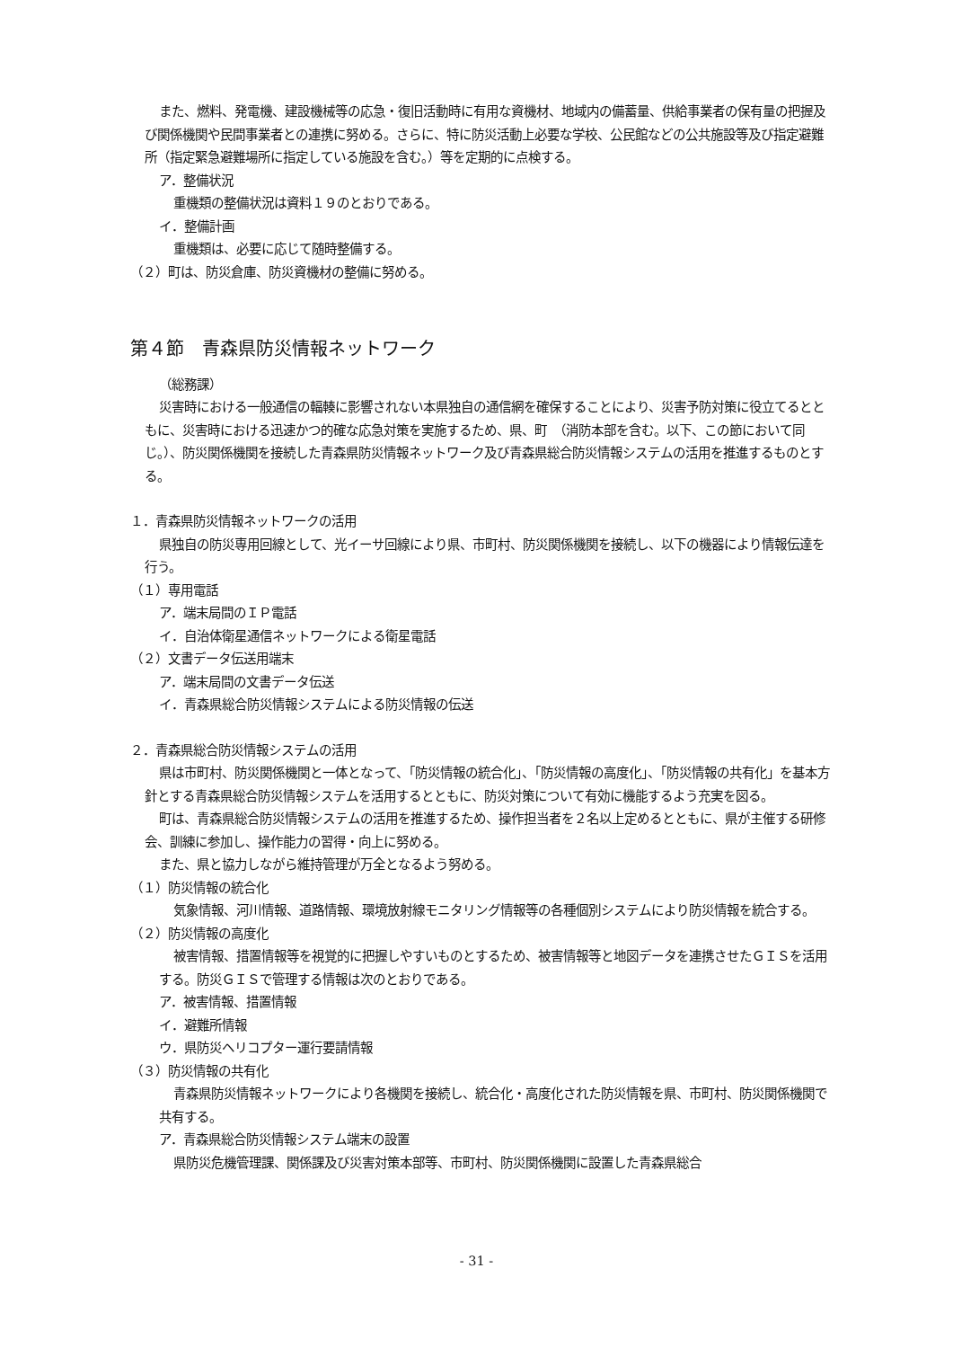また、燃料、発電機、建設機械等の応急・復旧活動時に有用な資機材、地域内の備蓄量、供給事業者の保有量の把握及び関係機関や民間事業者との連携に努める。さらに、特に防災活動上必要な学校、公民館などの公共施設等及び指定避難所（指定緊急避難場所に指定している施設を含む。）等を定期的に点検する。
ア．整備状況
重機類の整備状況は資料１９のとおりである。
イ．整備計画
重機類は、必要に応じて随時整備する。
（２）町は、防災倉庫、防災資機材の整備に努める。
第４節　青森県防災情報ネットワーク
（総務課）
災害時における一般通信の輻輳に影響されない本県独自の通信網を確保することにより、災害予防対策に役立てるとともに、災害時における迅速かつ的確な応急対策を実施するため、県、町　（消防本部を含む。以下、この節において同じ。）、防災関係機関を接続した青森県防災情報ネットワーク及び青森県総合防災情報システムの活用を推進するものとする。
１．青森県防災情報ネットワークの活用
県独自の防災専用回線として、光イーサ回線により県、市町村、防災関係機関を接続し、以下の機器により情報伝達を行う。
（１）専用電話
ア．端末局間のＩＰ電話
イ．自治体衛星通信ネットワークによる衛星電話
（２）文書データ伝送用端末
ア．端末局間の文書データ伝送
イ．青森県総合防災情報システムによる防災情報の伝送
２．青森県総合防災情報システムの活用
県は市町村、防災関係機関と一体となって、「防災情報の統合化」、「防災情報の高度化」、「防災情報の共有化」を基本方針とする青森県総合防災情報システムを活用するとともに、防災対策について有効に機能するよう充実を図る。
町は、青森県総合防災情報システムの活用を推進するため、操作担当者を２名以上定めるとともに、県が主催する研修会、訓練に参加し、操作能力の習得・向上に努める。
また、県と協力しながら維持管理が万全となるよう努める。
（１）防災情報の統合化
気象情報、河川情報、道路情報、環境放射線モニタリング情報等の各種個別システムにより防災情報を統合する。
（２）防災情報の高度化
被害情報、措置情報等を視覚的に把握しやすいものとするため、被害情報等と地図データを連携させたＧＩＳを活用する。防災ＧＩＳで管理する情報は次のとおりである。
ア．被害情報、措置情報
イ．避難所情報
ウ．県防災ヘリコプター運行要請情報
（３）防災情報の共有化
青森県防災情報ネットワークにより各機関を接続し、統合化・高度化された防災情報を県、市町村、防災関係機関で共有する。
ア．青森県総合防災情報システム端末の設置
県防災危機管理課、関係課及び災害対策本部等、市町村、防災関係機関に設置した青森県総合
- 31 -